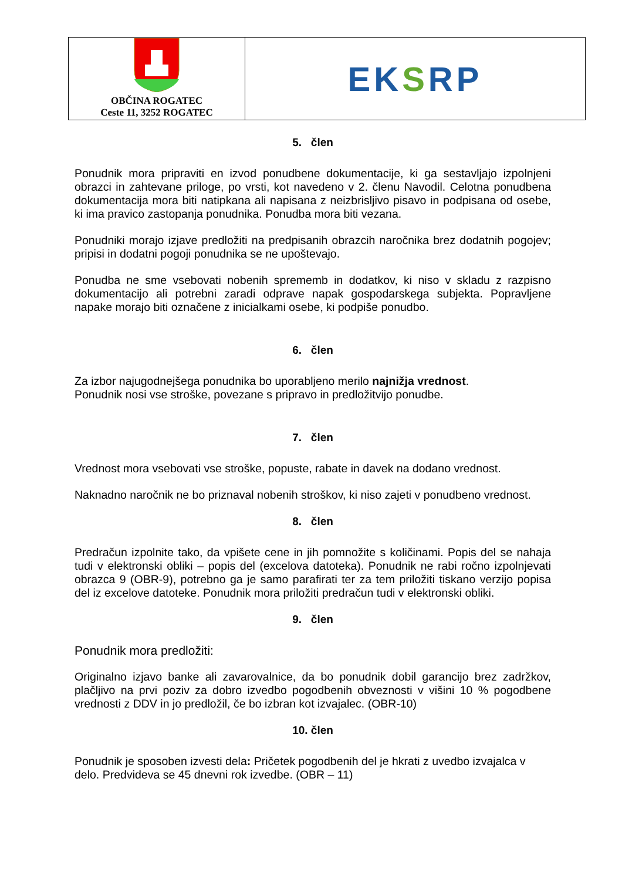OBČINA ROGATEC
Ceste 11, 3252 ROGATEC
EKSRP
5. člen
Ponudnik mora pripraviti en izvod ponudbene dokumentacije, ki ga sestavljajo izpolnjeni obrazci in zahtevane priloge, po vrsti, kot navedeno v 2. členu Navodil. Celotna ponudbena dokumentacija mora biti natipkana ali napisana z neizbrisljivo pisavo in podpisana od osebe, ki ima pravico zastopanja ponudnika. Ponudba mora biti vezana.
Ponudniki morajo izjave predložiti na predpisanih obrazcih naročnika brez dodatnih pogojev; pripisi in dodatni pogoji ponudnika se ne upoštevajo.
Ponudba ne sme vsebovati nobenih sprememb in dodatkov, ki niso v skladu z razpisno dokumentacijo ali potrebni zaradi odprave napak gospodarskega subjekta. Popravljene napake morajo biti označene z inicialkami osebe, ki podpiše ponudbo.
6. člen
Za izbor najugodnejšega ponudnika bo uporabljeno merilo najnižja vrednost.
Ponudnik nosi vse stroške, povezane s pripravo in predložitvijo ponudbe.
7. člen
Vrednost mora vsebovati vse stroške, popuste, rabate in davek na dodano vrednost.
Naknadno naročnik ne bo priznaval nobenih stroškov, ki niso zajeti v ponudbeno vrednost.
8. člen
Predračun izpolnite tako, da vpišete cene in jih pomnožite s količinami. Popis del se nahaja tudi v elektronski obliki – popis del (excelova datoteka). Ponudnik ne rabi ročno izpolnjevati obrazca 9 (OBR-9), potrebno ga je samo parafirati ter za tem priložiti tiskano verzijo popisa del iz excelove datoteke. Ponudnik mora priložiti predračun tudi v elektronski obliki.
9. člen
Ponudnik mora predložiti:
Originalno izjavo banke ali zavarovalnice, da bo ponudnik dobil garancijo brez zadržkov, plačljivo na prvi poziv za dobro izvedbo pogodbenih obveznosti v višini 10 % pogodbene vrednosti z DDV in jo predložil, če bo izbran kot izvajalec. (OBR-10)
10. člen
Ponudnik je sposoben izvesti dela: Pričetek pogodbenih del je hkrati z uvedbo izvajalca v delo. Predvideva se 45 dnevni rok izvedbe. (OBR – 11)